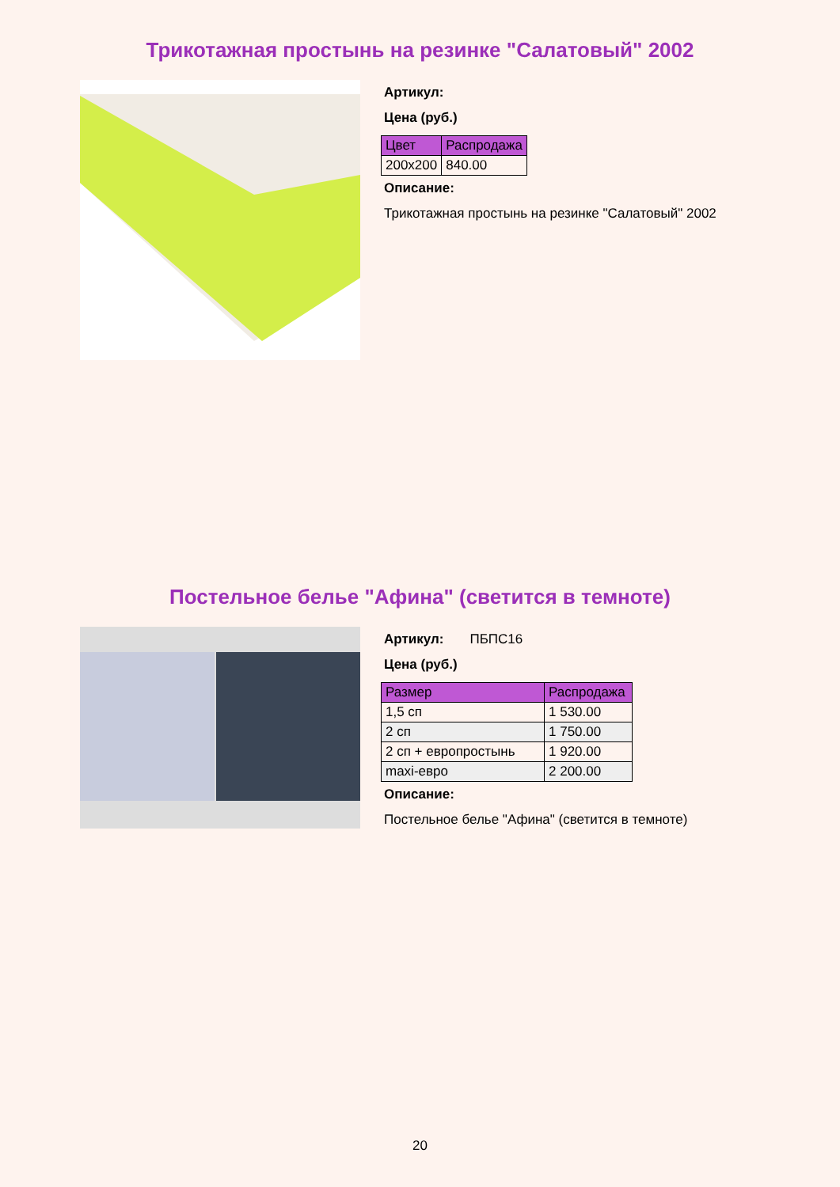Трикотажная простынь на резинке "Салатовый" 2002
Артикул:
Цена (руб.)
| Цвет | Распродажа |
| --- | --- |
| 200x200 | 840.00 |
Описание:
Трикотажная простынь на резинке "Салатовый" 2002
Постельное белье "Афина" (светится в темноте)
Артикул: ПБПС16
Цена (руб.)
| Размер | Распродажа |
| --- | --- |
| 1,5 сп | 1 530.00 |
| 2 сп | 1 750.00 |
| 2 сп + европростынь | 1 920.00 |
| maxi-евро | 2 200.00 |
Описание:
Постельное белье "Афина" (светится в темноте)
20